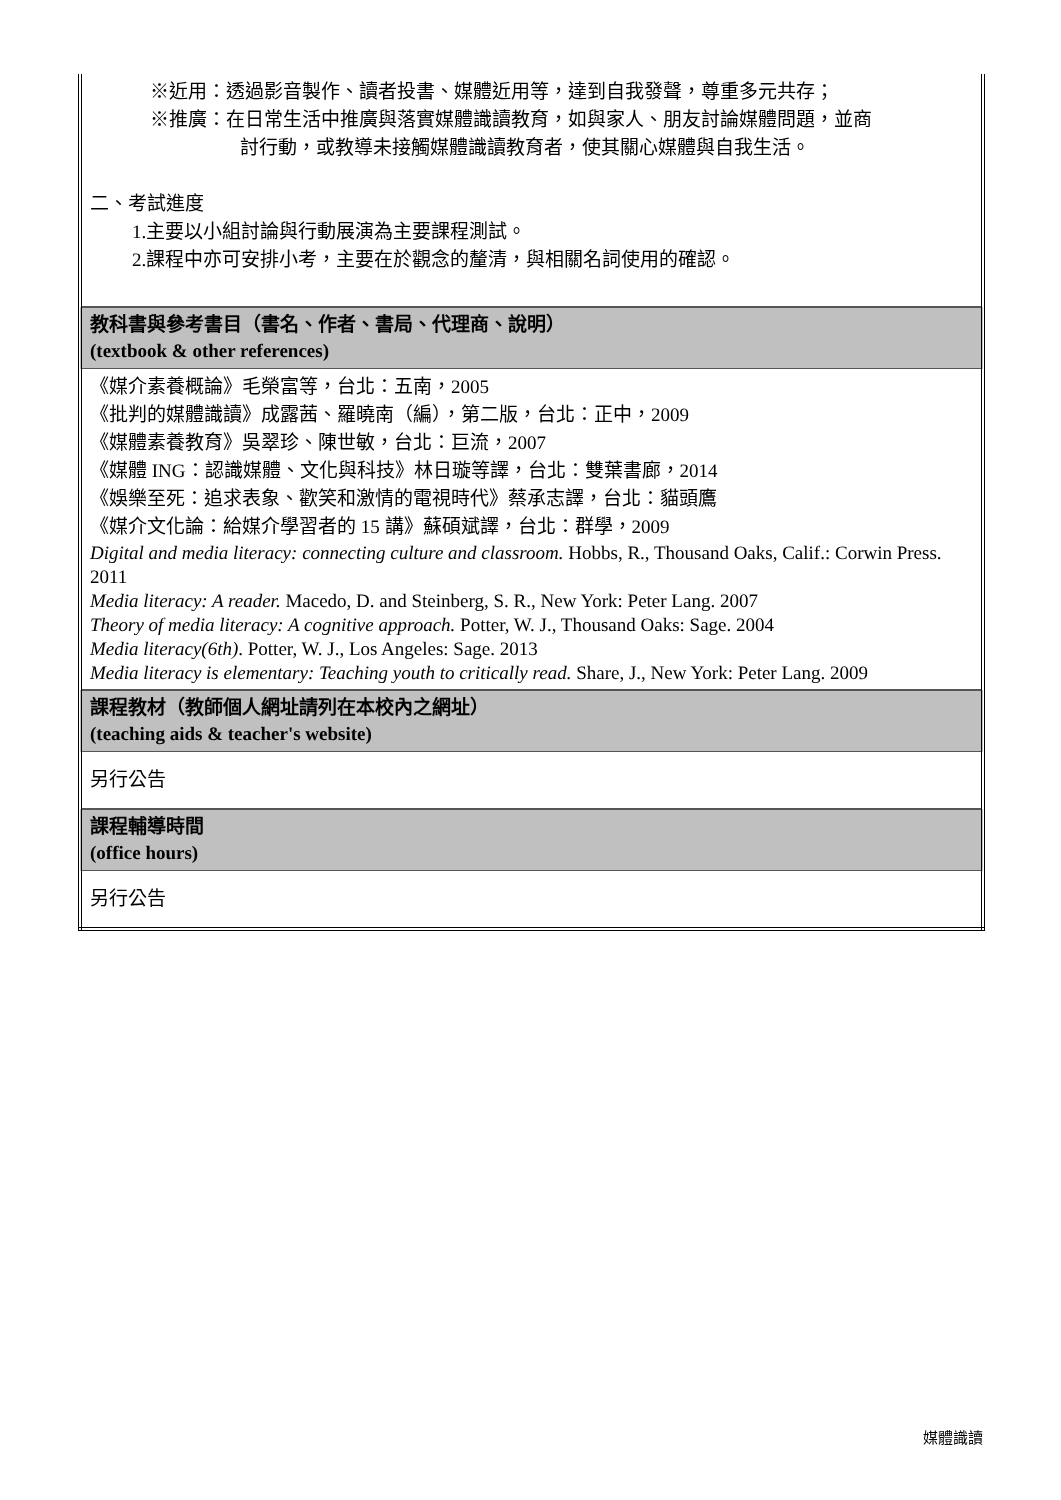| ※近用：透過影音製作、讀者投書、媒體近用等，達到自我發聲，尊重多元共存； ※推廣：在日常生活中推廣與落實媒體識讀教育，如與家人、朋友討論媒體問題，並商 討行動，或教導未接觸媒體識讀教育者，使其關心媒體與自我生活。 二、考試進度 1.主要以小組討論與行動展演為主要課程測試。 2.課程中亦可安排小考，主要在於觀念的釐清，與相關名詞使用的確認。 |
| 教科書與參考書目（書名、作者、書局、代理商、說明） (textbook & other references) |
| 《媒介素養概論》毛榮富等，台北：五南，2005 《批判的媒體識讀》成露茜、羅曉南（編），第二版，台北：正中，2009 《媒體素養教育》吳翠珍、陳世敏，台北：巨流，2007 《媒體 ING：認識媒體、文化與科技》林日璇等譯，台北：雙葉書廊，2014 《娛樂至死：追求表象、歡笑和激情的電視時代》蔡承志譯，台北：貓頭鷹 《媒介文化論：給媒介學習者的 15 講》蘇碩斌譯，台北：群學，2009 Digital and media literacy: connecting culture and classroom. Hobbs, R., Thousand Oaks, Calif.: Corwin Press. 2011 Media literacy: A reader. Macedo, D. and Steinberg, S. R., New York: Peter Lang. 2007 Theory of media literacy: A cognitive approach. Potter, W. J., Thousand Oaks: Sage. 2004 Media literacy(6th) . Potter, W. J., Los Angeles: Sage. 2013 Media literacy is elementary: Teaching youth to critically read. Share, J., New York: Peter Lang. 2009 |
| 課程教材（教師個人網址請列在本校內之網址） (teaching aids & teacher's website) |
| 另行公告 |
| 課程輔導時間 (office hours) |
| 另行公告 |
媒體識讀